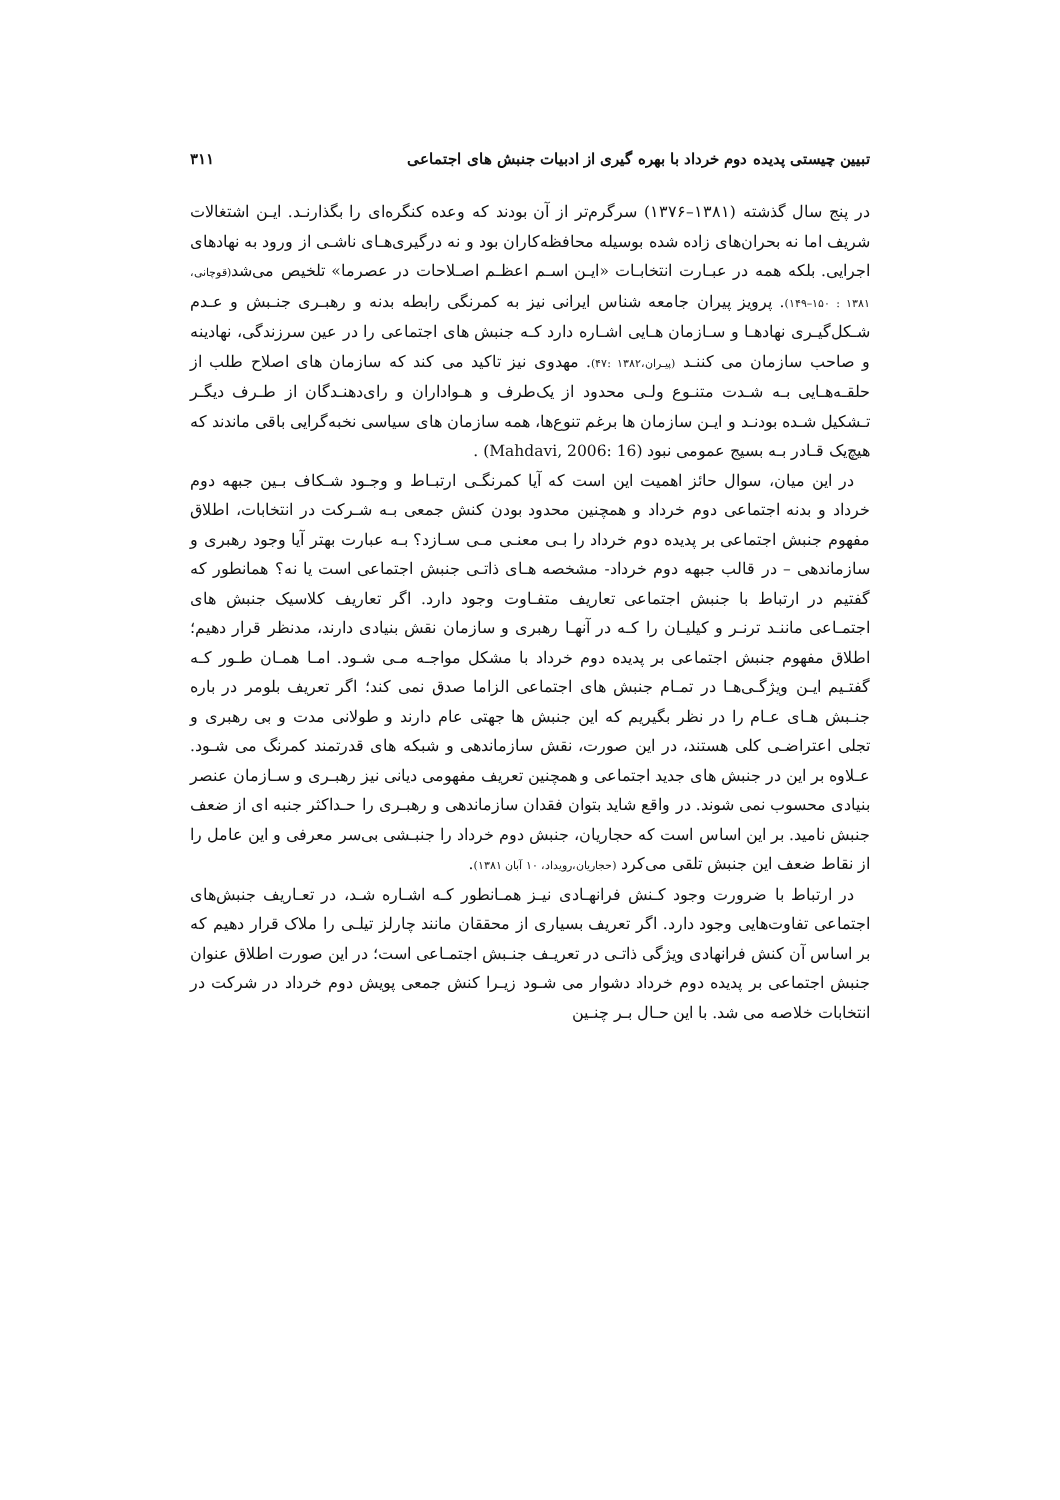تبیین چیستی پدیده دوم خرداد با بهره گیری از ادبیات جنبش های اجتماعی ۳۱۱
در پنج سال گذشته (۱۳۸۱–۱۳۷۶) سرگرم‌تر از آن بودند که وعده کنگره‌ای را بگذارنـد. ایـن اشتغالات شریف اما نه بحران‌های زاده شده بوسیله محافظه‌کاران بود و نه درگیری‌هـای ناشـی از ورود به نهادهای اجرایی. بلکه همه در عبـارت انتخابـات «ایـن اسـم اعظـم اصـلاحات در عصرما» تلخیص می‌شد(قوچانی، ۱۳۸۱ : ۱۵۰–۱۴۹). پرویز پیران جامعه شناس ایرانی نیز به کمرنگی رابطه بدنه و رهبـری جنـبش و عـدم شـکل‌گیـری نهادهـا و سـازمان هـایی اشـاره دارد کـه جنبش های اجتماعی را در عین سرزندگی، نهادینه و صاحب سازمان می کننـد (پیـران،۱۳۸۲ :۴۷). مهدوی نیز تاکید می کند که سازمان های اصلاح طلب از حلقـه‌هـایی بـه شـدت متنـوع ولـی محدود از یک‌طرف و هـواداران و رای‌دهنـدگان از طـرف دیگـر تـشکیل شـده بودنـد و ایـن سازمان ها برغم تنوع‌ها، همه سازمان های سیاسی نخبه‌گرایی باقی ماندند که هیچ‌یک قـادر بـه بسیج عمومی نبود (Mahdavi, 2006: 16) .
در این میان، سوال حائز اهمیت این است که آیا کمرنگـی ارتبـاط و وجـود شـکاف بـین جبهه دوم خرداد و بدنه اجتماعی دوم خرداد و همچنین محدود بودن کنش جمعی بـه شـرکت در انتخابات، اطلاق مفهوم جنبش اجتماعی بر پدیده دوم خرداد را بـی معنـی مـی سـازد؟ بـه عبارت بهتر آیا وجود رهبری و سازماندهی – در قالب جبهه دوم خرداد- مشخصه هـای ذاتـی جنبش اجتماعی است یا نه؟ همانطور که گفتیم در ارتباط با جنبش اجتماعی تعاریف متفـاوت وجود دارد. اگر تعاریف کلاسیک جنبش های اجتمـاعی ماننـد ترنـر و کیلیـان را کـه در آنهـا رهبری و سازمان نقش بنیادی دارند، مدنظر قرار دهیم؛ اطلاق مفهوم جنبش اجتماعی بر پدیده دوم خرداد با مشکل مواجـه مـی شـود. امـا همـان طـور کـه گفتـیم ایـن ویژگـی‌هـا در تمـام جنبش های اجتماعی الزاما صدق نمی کند؛ اگر تعریف بلومر در باره جنـبش هـای عـام را در نظر بگیریم که این جنبش ها جهتی عام دارند و طولانی مدت و بی رهبری و تجلی اعتراضـی کلی هستند، در این صورت، نقش سازماندهی و شبکه های قدرتمند کمرنگ می شـود. عـلاوه بر این در جنبش های جدید اجتماعی و همچنین تعریف مفهومی دیانی نیز رهبـری و سـازمان عنصر بنیادی محسوب نمی شوند. در واقع شاید بتوان فقدان سازماندهی و رهبـری را حـداکثر جنبه ای از ضعف جنبش نامید. بر این اساس است که حجاریان، جنبش دوم خرداد را جنبـشی بی‌سر معرفی و این عامل را از نقاط ضعف این جنبش تلقی می‌کرد (حجاریان،رویداد، ۱۰ آبان ۱۳۸۱).
در ارتباط با ضرورت وجود کـنش فرانهـادی نیـز همـانطور کـه اشـاره شـد، در تعـاریف جنبش‌های اجتماعی تفاوت‌هایی وجود دارد. اگر تعریف بسیاری از محققان مانند چارلز تیلـی را ملاک قرار دهیم که بر اساس آن کنش فرانهادی ویژگی ذاتـی در تعریـف جنـبش اجتمـاعی است؛ در این صورت اطلاق عنوان جنبش اجتماعی بر پدیده دوم خرداد دشوار می شـود زیـرا کنش جمعی پویش دوم خرداد در شرکت در انتخابات خلاصه می شد. با این حـال بـر چنـین